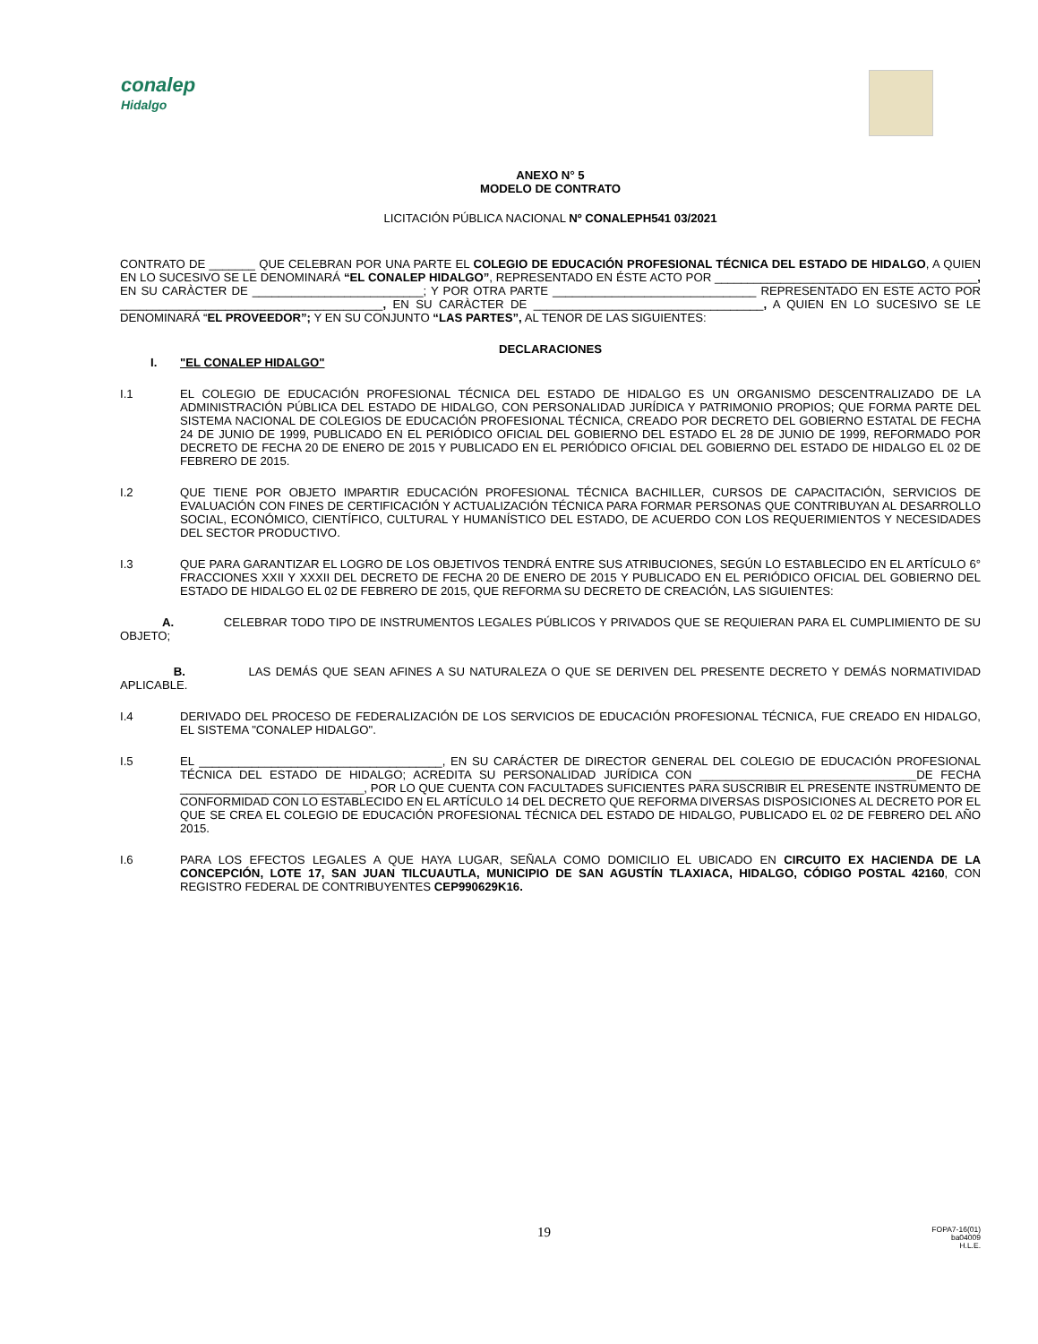conalep
Hidalgo
ANEXO N° 5
MODELO DE CONTRATO
LICITACIÓN PÚBLICA NACIONAL Nº CONALEPH541 03/2021
CONTRATO DE _______ QUE CELEBRAN POR UNA PARTE EL COLEGIO DE EDUCACIÓN PROFESIONAL TÉCNICA DEL ESTADO DE HIDALGO, A QUIEN EN LO SUCESIVO SE LE DENOMINARÁ “EL CONALEP HIDALGO”, REPRESENTADO EN ÉSTE ACTO POR ________________________________________, EN SU CARÀCTER DE __________________________; Y POR OTRA PARTE _______________________________ REPRESENTADO EN ESTE ACTO POR ________________________________________, EN SU CARÀCTER DE ___________________________________, A QUIEN EN LO SUCESIVO SE LE DENOMINARÁ “EL PROVEEDOR”; Y EN SU CONJUNTO “LAS PARTES”, AL TENOR DE LAS SIGUIENTES:
DECLARACIONES
I. "EL CONALEP HIDALGO"
I.1 EL COLEGIO DE EDUCACIÓN PROFESIONAL TÉCNICA DEL ESTADO DE HIDALGO ES UN ORGANISMO DESCENTRALIZADO DE LA ADMINISTRACIÓN PÚBLICA DEL ESTADO DE HIDALGO, CON PERSONALIDAD JURÍDICA Y PATRIMONIO PROPIOS; QUE FORMA PARTE DEL SISTEMA NACIONAL DE COLEGIOS DE EDUCACIÓN PROFESIONAL TÉCNICA, CREADO POR DECRETO DEL GOBIERNO ESTATAL DE FECHA 24 DE JUNIO DE 1999, PUBLICADO EN EL PERIÓDICO OFICIAL DEL GOBIERNO DEL ESTADO EL 28 DE JUNIO DE 1999, REFORMADO POR DECRETO DE FECHA 20 DE ENERO DE 2015 Y PUBLICADO EN EL PERIÓDICO OFICIAL DEL GOBIERNO DEL ESTADO DE HIDALGO EL 02 DE FEBRERO DE 2015.
I.2 QUE TIENE POR OBJETO IMPARTIR EDUCACIÓN PROFESIONAL TÉCNICA BACHILLER, CURSOS DE CAPACITACIÓN, SERVICIOS DE EVALUACIÓN CON FINES DE CERTIFICACIÓN Y ACTUALIZACIÓN TÉCNICA PARA FORMAR PERSONAS QUE CONTRIBUYAN AL DESARROLLO SOCIAL, ECONÓMICO, CIENTÍFICO, CULTURAL Y HUMANÍSTICO DEL ESTADO, DE ACUERDO CON LOS REQUERIMIENTOS Y NECESIDADES DEL SECTOR PRODUCTIVO.
I.3 QUE PARA GARANTIZAR EL LOGRO DE LOS OBJETIVOS TENDRÁ ENTRE SUS ATRIBUCIONES, SEGÚN LO ESTABLECIDO EN EL ARTÍCULO 6° FRACCIONES XXII Y XXXII DEL DECRETO DE FECHA 20 DE ENERO DE 2015 Y PUBLICADO EN EL PERIÓDICO OFICIAL DEL GOBIERNO DEL ESTADO DE HIDALGO EL 02 DE FEBRERO DE 2015, QUE REFORMA SU DECRETO DE CREACIÓN, LAS SIGUIENTES:
A. CELEBRAR TODO TIPO DE INSTRUMENTOS LEGALES PÚBLICOS Y PRIVADOS QUE SE REQUIERAN PARA EL CUMPLIMIENTO DE SU OBJETO;
B. LAS DEMÁS QUE SEAN AFINES A SU NATURALEZA O QUE SE DERIVEN DEL PRESENTE DECRETO Y DEMÁS NORMATIVIDAD APLICABLE.
I.4 DERIVADO DEL PROCESO DE FEDERALIZACIÓN DE LOS SERVICIOS DE EDUCACIÓN PROFESIONAL TÉCNICA, FUE CREADO EN HIDALGO, EL SISTEMA "CONALEP HIDALGO".
I.5 EL _____________________________________, EN SU CARÁCTER DE DIRECTOR GENERAL DEL COLEGIO DE EDUCACIÓN PROFESIONAL TÉCNICA DEL ESTADO DE HIDALGO; ACREDITA SU PERSONALIDAD JURÍDICA CON _________________________________DE FECHA ____________________________, POR LO QUE CUENTA CON FACULTADES SUFICIENTES PARA SUSCRIBIR EL PRESENTE INSTRUMENTO DE CONFORMIDAD CON LO ESTABLECIDO EN EL ARTÍCULO 14 DEL DECRETO QUE REFORMA DIVERSAS DISPOSICIONES AL DECRETO POR EL QUE SE CREA EL COLEGIO DE EDUCACIÓN PROFESIONAL TÉCNICA DEL ESTADO DE HIDALGO, PUBLICADO EL 02 DE FEBRERO DEL AÑO 2015.
I.6 PARA LOS EFECTOS LEGALES A QUE HAYA LUGAR, SEÑALA COMO DOMICILIO EL UBICADO EN CIRCUITO EX HACIENDA DE LA CONCEPCIÓN, LOTE 17, SAN JUAN TILCUAUTLA, MUNICIPIO DE SAN AGUSTÍN TLAXIACA, HIDALGO, CÓDIGO POSTAL 42160, CON REGISTRO FEDERAL DE CONTRIBUYENTES CEP990629K16.
19
FOPA7-16(01)
ba04009
H.L.E.